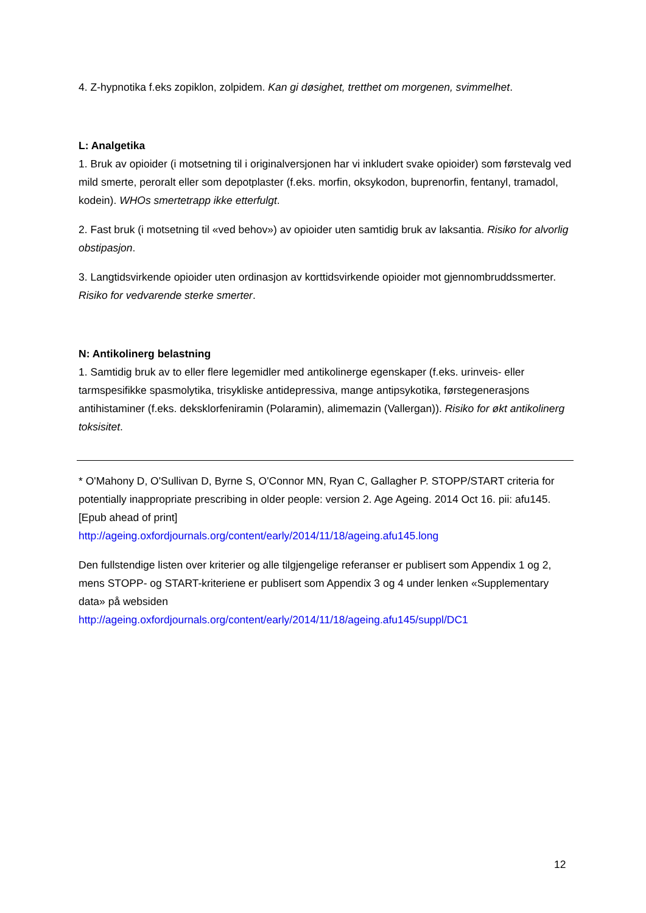4. Z-hypnotika f.eks zopiklon, zolpidem. Kan gi døsighet, tretthet om morgenen, svimmelhet.
L: Analgetika
1. Bruk av opioider (i motsetning til i originalversjonen har vi inkludert svake opioider) som førstevalg ved mild smerte, peroralt eller som depotplaster (f.eks. morfin, oksykodon, buprenorfin, fentanyl, tramadol, kodein). WHOs smertetrapp ikke etterfulgt.
2. Fast bruk (i motsetning til «ved behov») av opioider uten samtidig bruk av laksantia. Risiko for alvorlig obstipasjon.
3. Langtidsvirkende opioider uten ordinasjon av korttidsvirkende opioider mot gjennombruddssmerter. Risiko for vedvarende sterke smerter.
N: Antikolinerg belastning
1. Samtidig bruk av to eller flere legemidler med antikolinerge egenskaper (f.eks. urinveis- eller tarmspesifikke spasmolytika, trisykliske antidepressiva, mange antipsykotika, førstegenerasjons antihistaminer (f.eks. deksklorfeniramin (Polaramin), alimemazin (Vallergan)). Risiko for økt antikolinerg toksisitet.
* O'Mahony D, O'Sullivan D, Byrne S, O'Connor MN, Ryan C, Gallagher P. STOPP/START criteria for potentially inappropriate prescribing in older people: version 2. Age Ageing. 2014 Oct 16. pii: afu145. [Epub ahead of print]
http://ageing.oxfordjournals.org/content/early/2014/11/18/ageing.afu145.long
Den fullstendige listen over kriterier og alle tilgjengelige referanser er publisert som Appendix 1 og 2, mens STOPP- og START-kriteriene er publisert som Appendix 3 og 4 under lenken «Supplementary data» på websiden
http://ageing.oxfordjournals.org/content/early/2014/11/18/ageing.afu145/suppl/DC1
12